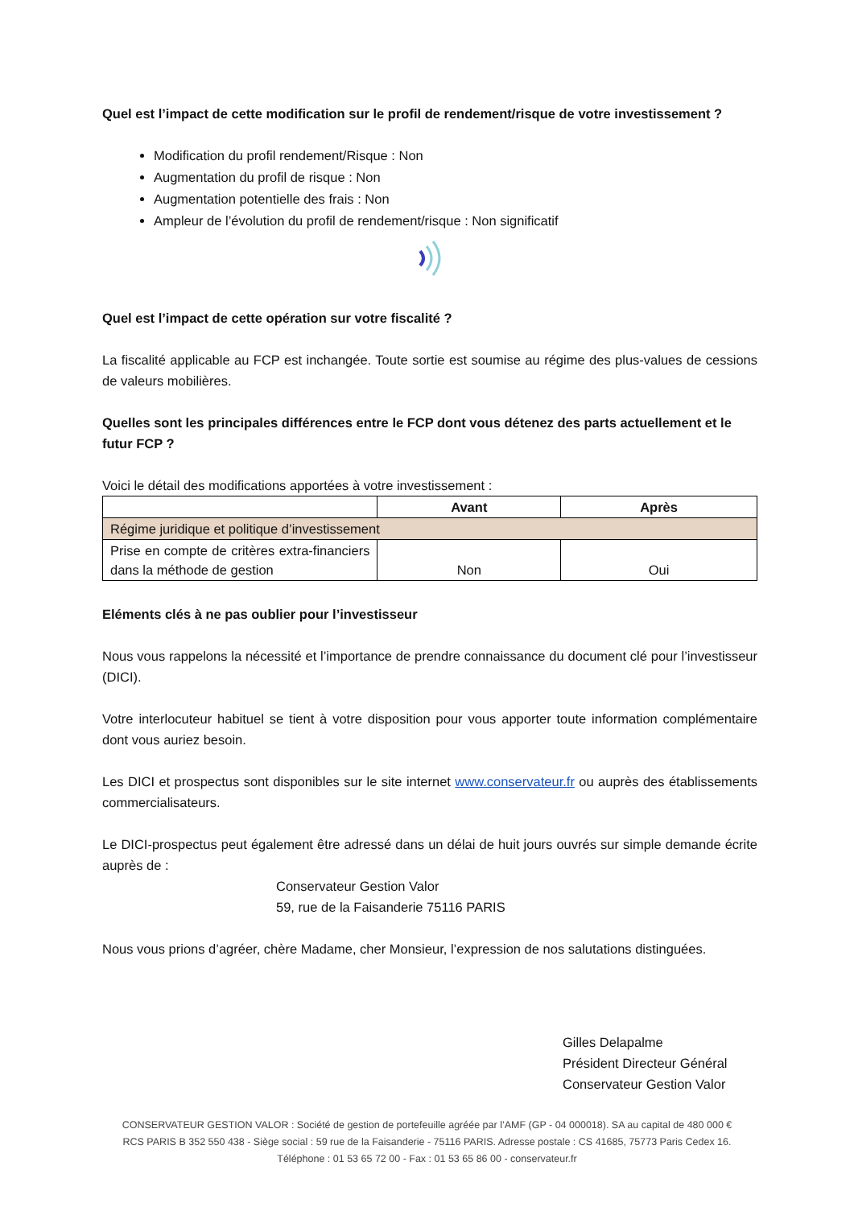Quel est l’impact de cette modification sur le profil de rendement/risque de votre investissement ?
Modification du profil rendement/Risque : Non
Augmentation du profil de risque : Non
Augmentation potentielle des frais : Non
Ampleur de l’évolution du profil de rendement/risque : Non significatif
Quel est l’impact de cette opération sur votre fiscalité ?
La fiscalité applicable au FCP est inchangée. Toute sortie est soumise au régime des plus-values de cessions de valeurs mobilières.
Quelles sont les principales différences entre le FCP dont vous détenez des parts actuellement et le futur FCP ?
Voici le détail des modifications apportées à votre investissement :
| | Avant | Après |
| --- | --- | --- |
| Régime juridique et politique d’investissement | | |
| Prise en compte de critères extra-financiers dans la méthode de gestion | Non | Oui |
Eléments clés à ne pas oublier pour l’investisseur
Nous vous rappelons la nécessité et l’importance de prendre connaissance du document clé pour l’investisseur (DICI).
Votre interlocuteur habituel se tient à votre disposition pour vous apporter toute information complémentaire dont vous auriez besoin.
Les DICI et prospectus sont disponibles sur le site internet www.conservateur.fr ou auprès des établissements commercialisateurs.
Le DICI-prospectus peut également être adressé dans un délai de huit jours ouvrés sur simple demande écrite auprès de :
Conservateur Gestion Valor
59, rue de la Faisanderie 75116 PARIS
Nous vous prions d’agréer, chère Madame, cher Monsieur, l’expression de nos salutations distinguées.
Gilles Delapalme
Président Directeur Général
Conservateur Gestion Valor
CONSERVATEUR GESTION VALOR : Société de gestion de portefeuille agréée par l’AMF (GP - 04 000018). SA au capital de 480 000 €
RCS PARIS B 352 550 438 - Siège social : 59 rue de la Faisanderie - 75116 PARIS. Adresse postale : CS 41685, 75773 Paris Cedex 16.
Téléphone : 01 53 65 72 00 - Fax : 01 53 65 86 00 - conservateur.fr